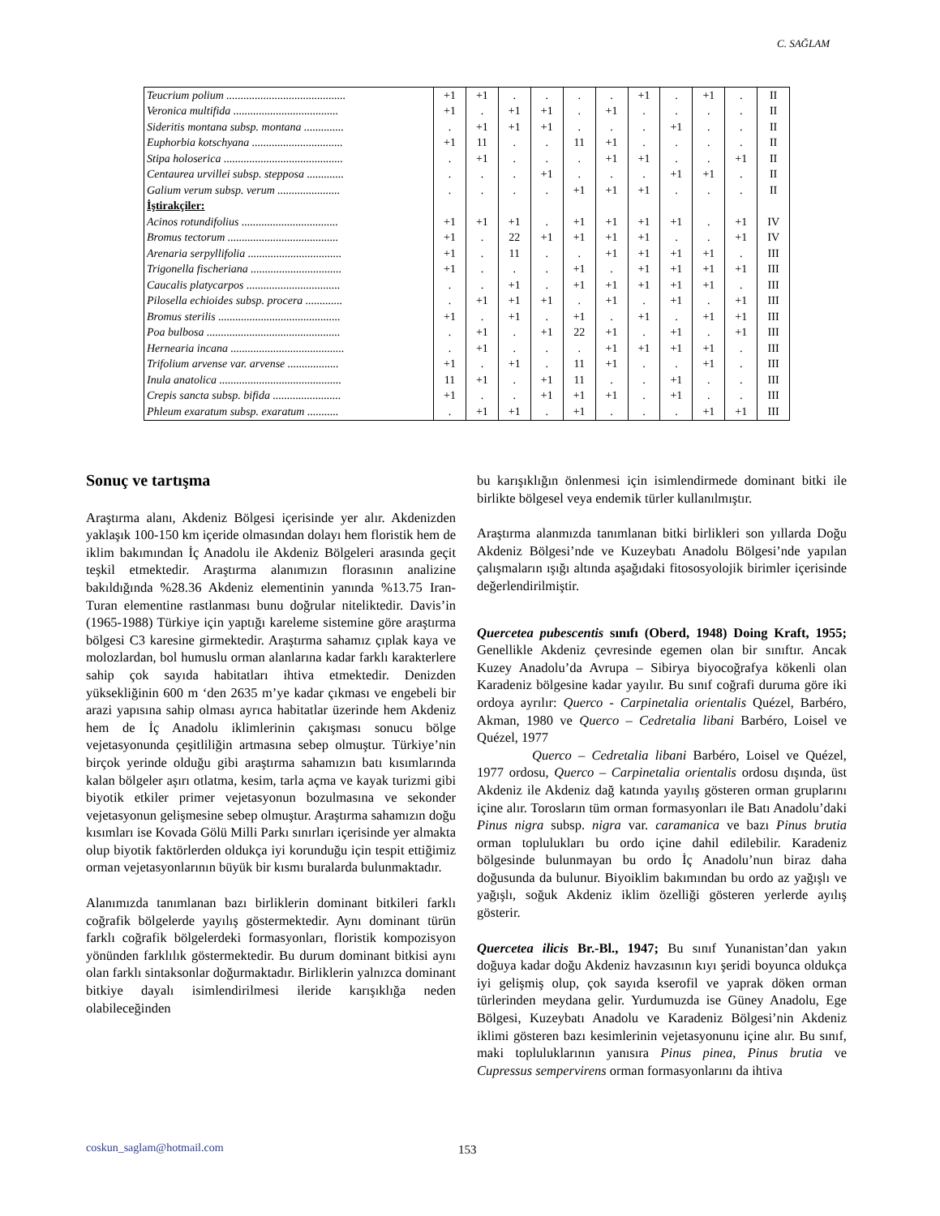C. SAĞLAM
| Teucrium polium .......................................... | +1 | +1 | . | . | . | . | +1 | . | +1 | . | II |
| Veronica multifida ..................................... | +1 | . | +1 | +1 | . | +1 | . | . | . | . | II |
| Sideritis montana subsp. montana .............. | . | +1 | +1 | +1 | . | . | . | +1 | . | . | II |
| Euphorbia kotschyana ................................ | +1 | 11 | . | . | 11 | +1 | . | . | . | . | II |
| Stipa holoserica .......................................... | . | +1 | . | . | . | +1 | +1 | . | . | +1 | II |
| Centaurea urvillei subsp. stepposa ............. | . | . | . | +1 | . | . | . | +1 | +1 | . | II |
| Galium verum subsp. verum ...................... | . | . | . | . | +1 | +1 | +1 | . | . | . | II |
| İştirakçiler: | | | | | | | | | | | |
| Acinos rotundifolius .................................. | +1 | +1 | +1 | . | +1 | +1 | +1 | +1 | . | +1 | IV |
| Bromus tectorum ....................................... | +1 | . | 22 | +1 | +1 | +1 | +1 | . | . | +1 | IV |
| Arenaria serpyllifolia ................................. | +1 | . | 11 | . | . | +1 | +1 | +1 | +1 | . | III |
| Trigonella fischeriana ................................ | +1 | . | . | . | +1 | . | +1 | +1 | +1 | +1 | III |
| Caucalis platycarpos ................................. | . | . | +1 | . | +1 | +1 | +1 | +1 | +1 | . | III |
| Pilosella echioides subsp. procera ............. | . | +1 | +1 | +1 | . | +1 | . | +1 | . | +1 | III |
| Bromus sterilis ........................................... | +1 | . | +1 | . | +1 | . | +1 | . | +1 | +1 | III |
| Poa bulbosa ............................................... | . | +1 | . | +1 | 22 | +1 | . | +1 | . | +1 | III |
| Hernearia incana ........................................ | . | +1 | . | . | . | +1 | +1 | +1 | +1 | . | III |
| Trifolium arvense var. arvense .................. | +1 | . | +1 | . | 11 | +1 | . | . | +1 | . | III |
| Inula anatolica ........................................... | 11 | +1 | . | +1 | 11 | . | . | +1 | . | . | III |
| Crepis sancta subsp. bifida ........................ | +1 | . | . | +1 | +1 | +1 | . | +1 | . | . | III |
| Phleum exaratum subsp. exaratum ........... | . | +1 | +1 | . | +1 | . | . | . | +1 | +1 | III |
Sonuç ve tartışma
Araştırma alanı, Akdeniz Bölgesi içerisinde yer alır. Akdenizden yaklaşık 100-150 km içeride olmasından dolayı hem floristik hem de iklim bakımından İç Anadolu ile Akdeniz Bölgeleri arasında geçit teşkil etmektedir. Araştırma alanımızın florasının analizine bakıldığında %28.36 Akdeniz elementinin yanında %13.75 Iran-Turan elementine rastlanması bunu doğrular niteliktedir. Davis’in (1965-1988) Türkiye için yaptığı kareleme sistemine göre araştırma bölgesi C3 karesine girmektedir. Araştırma sahamız çıplak kaya ve molozlardan, bol humuslu orman alanlarına kadar farklı karakterlere sahip çok sayıda habitatları ihtiva etmektedir. Denizden yüksekliğinin 600 m ‘den 2635 m’ye kadar çıkması ve engebeli bir arazi yapısına sahip olması ayrıca habitatlar üzerinde hem Akdeniz hem de İç Anadolu iklimlerinin çakışması sonucu bölge vejetasyonunda çeşitliliğin artmasına sebep olmuştur. Türkiye’nin birçok yerinde olduğu gibi araştırma sahamızın batı kısımlarında kalan bölgeler aşırı otlatma, kesim, tarla açma ve kayak turizmi gibi biyotik etkiler primer vejetasyonun bozulmasına ve sekonder vejetasyonun gelişmesine sebep olmuştur. Araştırma sahamızın doğu kısımları ise Kovada Gölü Milli Parkı sınırları içerisinde yer almakta olup biyotik faktörlerden oldukça iyi korunduğu için tespit ettiğimiz orman vejetasyonlarının büyük bir kısmı buralarda bulunmaktadır.
Alanımızda tanımlanan bazı birliklerin dominant bitkileri farklı coğrafik bölgelerde yayılış göstermektedir. Aynı dominant türün farklı coğrafik bölgelerdeki formasyonları, floristik kompozisyon yönünden farklılık göstermektedir. Bu durum dominant bitkisi aynı olan farklı sintaksonlar doğurmaktadır. Birliklerin yalnızca dominant bitkiye dayalı isimlendirilmesi ileride karışıklığa neden olabileceğinden
bu karışıklığın önlenmesi için isimlendirmede dominant bitki ile birlikte bölgesel veya endemik türler kullanılmıştır.
Araştırma alanmızda tanımlanan bitki birlikleri son yıllarda Doğu Akdeniz Bölgesi’nde ve Kuzeybatı Anadolu Bölgesi’nde yapılan çalışmaların ışığı altında aşağıdaki fitososyolojik birimler içerisinde değerlendirilmiştir.
Quercetea pubescentis sınıfı (Oberd, 1948) Doing Kraft, 1955; Genellikle Akdeniz çevresinde egemen olan bir sınıftır. Ancak Kuzey Anadolu’da Avrupa – Sibirya biyocoğrafya kökenli olan Karadeniz bölgesine kadar yayılır. Bu sınıf coğrafi duruma göre iki ordoya ayrılır: Querco - Carpinetalia orientalis Quézel, Barbéro, Akman, 1980 ve Querco – Cedretalia libani Barbéro, Loisel ve Quézel, 1977
​Querco – Cedretalia libani Barbéro, Loisel ve Quézel, 1977 ordosu, Querco – Carpinetalia orientalis ordosu dışında, üst Akdeniz ile Akdeniz dağ katında yayılış gösteren orman gruplarını içine alır. Torosların tüm orman formasyonları ile Batı Anadolu’daki Pinus nigra subsp. nigra var. caramanica ve bazı Pinus brutia orman toplulukları bu ordo içine dahil edilebilir. Karadeniz bölgesinde bulunmayan bu ordo İç Anadolu’nun biraz daha doğusunda da bulunur. Biyoiklim bakımından bu ordo az yağışlı ve yağışlı, soğuk Akdeniz iklim özelliği gösteren yerlerde ayılış gösterir.
Quercetea ilicis Br.-Bl., 1947; Bu sınıf Yunanistan’dan yakın doğuya kadar doğu Akdeniz havzasının kıyı şeridi boyunca oldukça iyi gelişmiş olup, çok sayıda kserofil ve yaprak döken orman türlerinden meydana gelir. Yurdumuzda ise Güney Anadolu, Ege Bölgesi, Kuzeybatı Anadolu ve Karadeniz Bölgesi’nin Akdeniz iklimi gösteren bazı kesimlerinin vejetasyonunu içine alır. Bu sınıf, maki topluluklarının yanısıra Pinus pinea, Pinus brutia ve Cupressus sempervirens orman formasyonlarını da ihtiva
coskun_saglam@hotmail.com 153